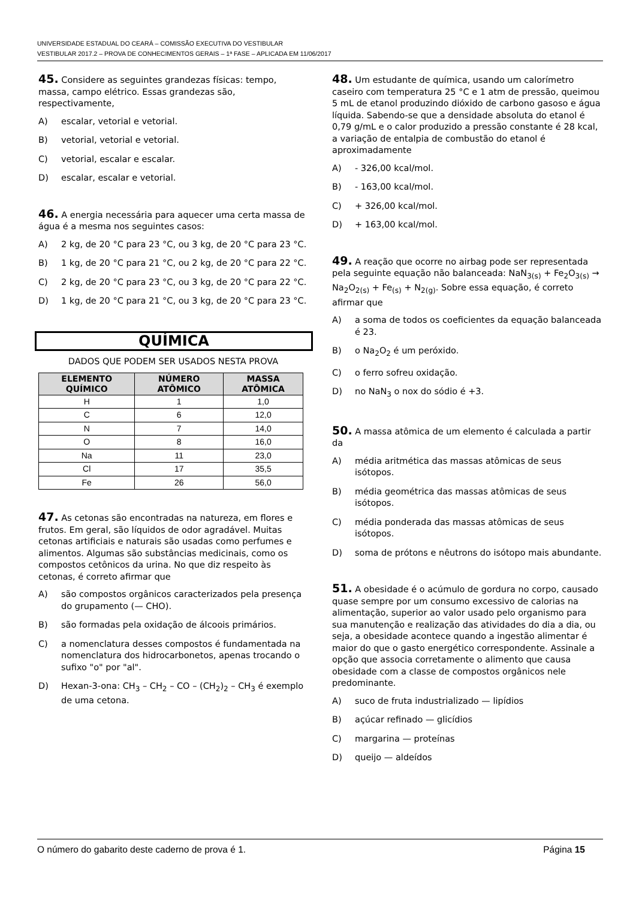UNIVERSIDADE ESTADUAL DO CEARÁ – COMISSÃO EXECUTIVA DO VESTIBULAR
VESTIBULAR 2017.2 – PROVA DE CONHECIMENTOS GERAIS – 1ª FASE – APLICADA EM 11/06/2017
45. Considere as seguintes grandezas físicas: tempo, massa, campo elétrico. Essas grandezas são, respectivamente,
A) escalar, vetorial e vetorial.
B) vetorial, vetorial e vetorial.
C) vetorial, escalar e escalar.
D) escalar, escalar e vetorial.
46. A energia necessária para aquecer uma certa massa de água é a mesma nos seguintes casos:
A) 2 kg, de 20 °C para 23 °C, ou 3 kg, de 20 °C para 23 °C.
B) 1 kg, de 20 °C para 21 °C, ou 2 kg, de 20 °C para 22 °C.
C) 2 kg, de 20 °C para 23 °C, ou 3 kg, de 20 °C para 22 °C.
D) 1 kg, de 20 °C para 21 °C, ou 3 kg, de 20 °C para 23 °C.
QUÍMICA
DADOS QUE PODEM SER USADOS NESTA PROVA
| ELEMENTO QUÍMICO | NÚMERO ATÔMICO | MASSA ATÔMICA |
| --- | --- | --- |
| H | 1 | 1,0 |
| C | 6 | 12,0 |
| N | 7 | 14,0 |
| O | 8 | 16,0 |
| Na | 11 | 23,0 |
| Cl | 17 | 35,5 |
| Fe | 26 | 56,0 |
47. As cetonas são encontradas na natureza, em flores e frutos. Em geral, são líquidos de odor agradável. Muitas cetonas artificiais e naturais são usadas como perfumes e alimentos. Algumas são substâncias medicinais, como os compostos cetônicos da urina. No que diz respeito às cetonas, é correto afirmar que
A) são compostos orgânicos caracterizados pela presença do grupamento (— CHO).
B) são formadas pela oxidação de álcoois primários.
C) a nomenclatura desses compostos é fundamentada na nomenclatura dos hidrocarbonetos, apenas trocando o sufixo "o" por "al".
D) Hexan-3-ona: CH<sub>3</sub> – CH<sub>2</sub> – CO – (CH<sub>2</sub>)<sub>2</sub> – CH<sub>3</sub> é exemplo de uma cetona.
48. Um estudante de química, usando um calorímetro caseiro com temperatura 25 °C e 1 atm de pressão, queimou 5 mL de etanol produzindo dióxido de carbono gasoso e água líquida. Sabendo-se que a densidade absoluta do etanol é 0,79 g/mL e o calor produzido a pressão constante é 28 kcal, a variação de entalpia de combustão do etanol é aproximadamente
A) - 326,00 kcal/mol.
B) - 163,00 kcal/mol.
C) + 326,00 kcal/mol.
D) + 163,00 kcal/mol.
49. A reação que ocorre no airbag pode ser representada pela seguinte equação não balanceada: NaN<sub>3(s)</sub> + Fe<sub>2</sub>O<sub>3(s)</sub> → Na<sub>2</sub>O<sub>2(s)</sub> + Fe<sub>(s)</sub> + N<sub>2(g)</sub>. Sobre essa equação, é correto afirmar que
A) a soma de todos os coeficientes da equação balanceada é 23.
B) o Na<sub>2</sub>O<sub>2</sub> é um peróxido.
C) o ferro sofreu oxidação.
D) no NaN<sub>3</sub> o nox do sódio é +3.
50. A massa atômica de um elemento é calculada a partir da
A) média aritmética das massas atômicas de seus isótopos.
B) média geométrica das massas atômicas de seus isótopos.
C) média ponderada das massas atômicas de seus isótopos.
D) soma de prótons e nêutrons do isótopo mais abundante.
51. A obesidade é o acúmulo de gordura no corpo, causado quase sempre por um consumo excessivo de calorias na alimentação, superior ao valor usado pelo organismo para sua manutenção e realização das atividades do dia a dia, ou seja, a obesidade acontece quando a ingestão alimentar é maior do que o gasto energético correspondente. Assinale a opção que associa corretamente o alimento que causa obesidade com a classe de compostos orgânicos nele predominante.
A) suco de fruta industrializado — lipídios
B) açúcar refinado — glicídios
C) margarina — proteínas
D) queijo — aldeídos
O número do gabarito deste caderno de prova é 1. Página 15